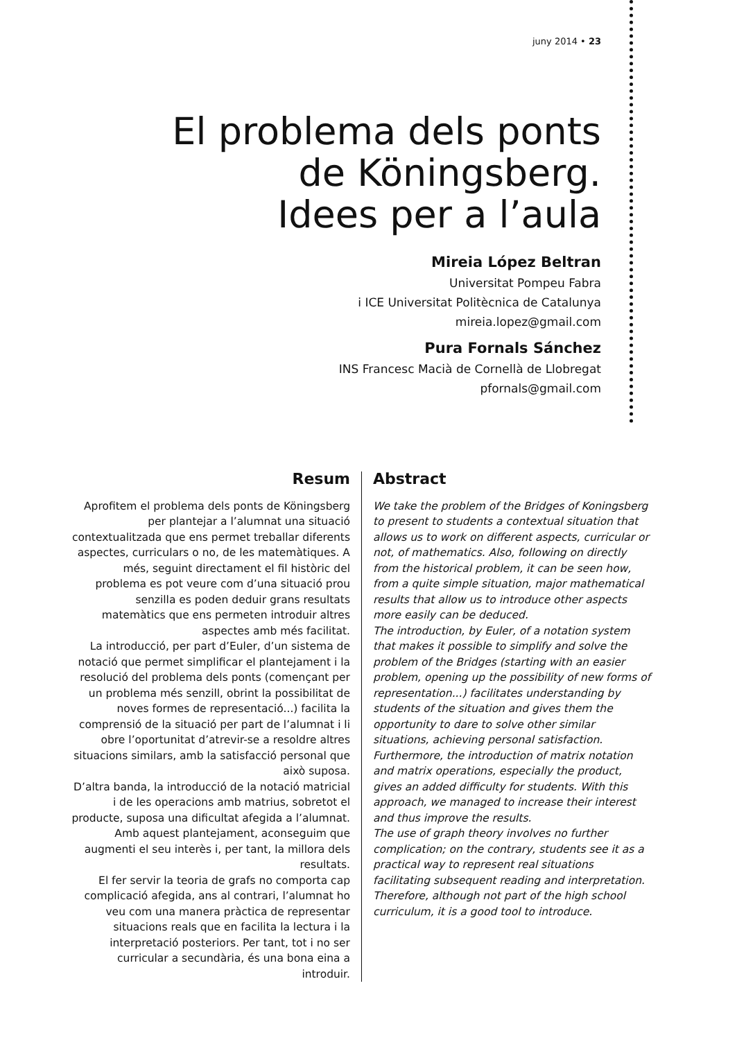juny 2014 • 23
El problema dels ponts de Köningsberg.
Idees per a l’aula
Mireia López Beltran
Universitat Pompeu Fabra
i ICE Universitat Politècnica de Catalunya
mireia.lopez@gmail.com
Pura Fornals Sánchez
INS Francesc Macià de Cornellà de Llobregat
pfornals@gmail.com
Resum
Aprofitem el problema dels ponts de Köningsberg per plantejar a l’alumnat una situació contextualitzada que ens permet treballar diferents aspectes, curriculars o no, de les matemàtiques. A més, seguint directament el fil històric del problema es pot veure com d’una situació prou senzilla es poden deduir grans resultats matemàtics que ens permeten introduir altres aspectes amb més facilitat.
La introducció, per part d’Euler, d’un sistema de notació que permet simplificar el plantejament i la resolució del problema dels ponts (començant per un problema més senzill, obrint la possibilitat de noves formes de representació...) facilita la comprensió de la situació per part de l’alumnat i li obre l’oportunitat d’atrevir-se a resoldre altres situacions similars, amb la satisfacció personal que això suposa.
D’altra banda, la introducció de la notació matricial i de les operacions amb matrius, sobretot el producte, suposa una dificultat afegida a l’alumnat. Amb aquest plantejament, aconseguim que augmenti el seu interès i, per tant, la millora dels resultats.
El fer servir la teoria de grafs no comporta cap complicació afegida, ans al contrari, l’alumnat ho veu com una manera pràctica de representar situacions reals que en facilita la lectura i la interpretació posteriors. Per tant, tot i no ser curricular a secundària, és una bona eina a introduir.
Abstract
We take the problem of the Bridges of Koningsberg to present to students a contextual situation that allows us to work on different aspects, curricular or not, of mathematics. Also, following on directly from the historical problem, it can be seen how, from a quite simple situation, major mathematical results that allow us to introduce other aspects more easily can be deduced.
The introduction, by Euler, of a notation system that makes it possible to simplify and solve the problem of the Bridges (starting with an easier problem, opening up the possibility of new forms of representation...) facilitates understanding by students of the situation and gives them the opportunity to dare to solve other similar situations, achieving personal satisfaction.
Furthermore, the introduction of matrix notation and matrix operations, especially the product, gives an added difficulty for students. With this approach, we managed to increase their interest and thus improve the results.
The use of graph theory involves no further complication; on the contrary, students see it as a practical way to represent real situations facilitating subsequent reading and interpretation. Therefore, although not part of the high school curriculum, it is a good tool to introduce.